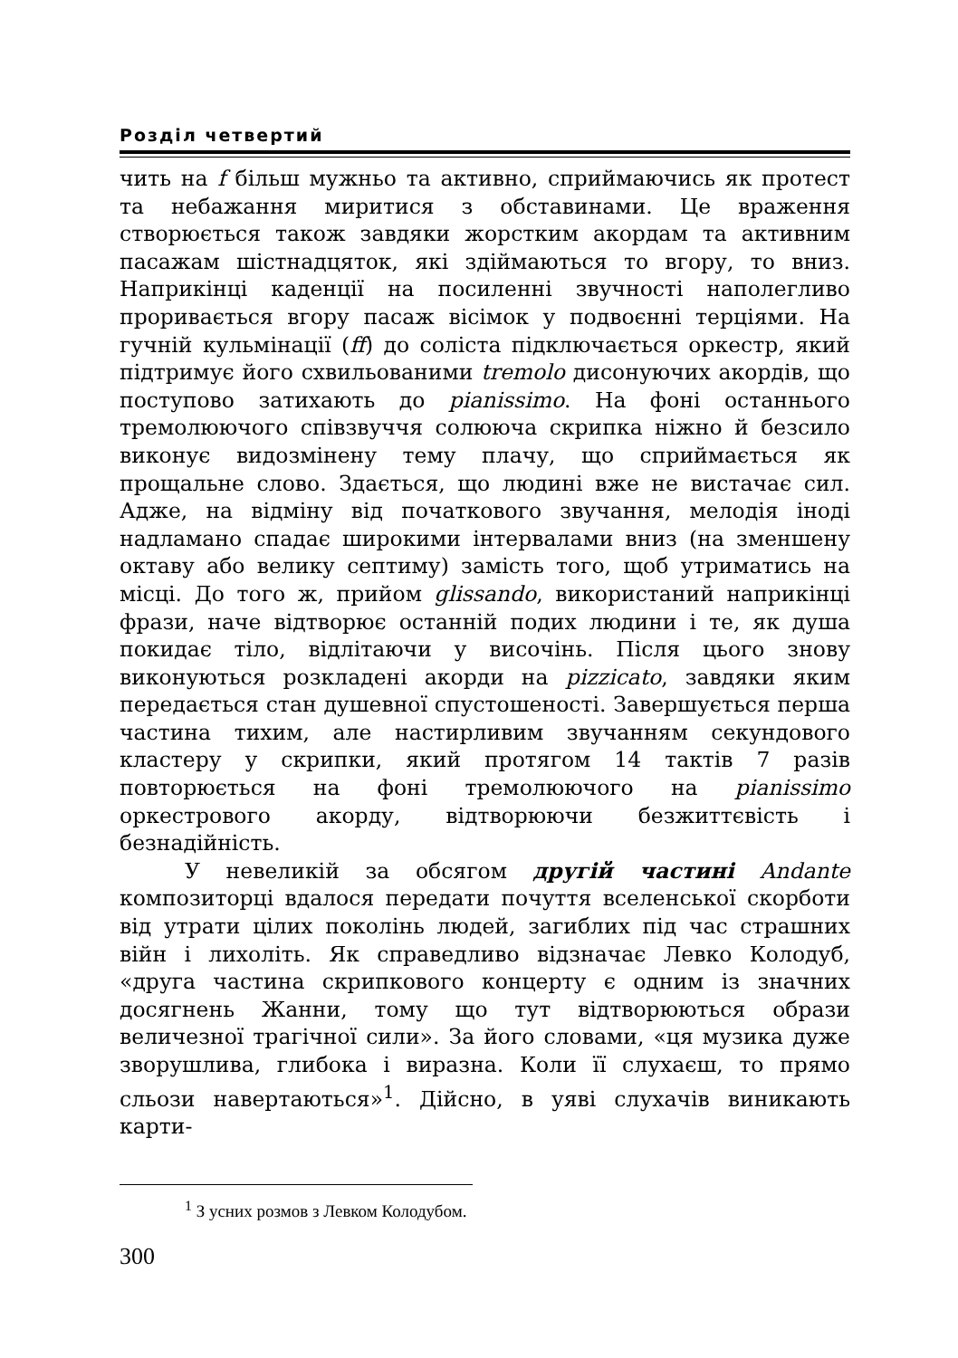Розділ четвертий
чить на f більш мужньо та активно, сприймаючись як протест та небажання миритися з обставинами. Це враження створюється також завдяки жорстким акордам та активним пасажам шістнадцяток, які здіймаються то вгору, то вниз. Наприкінці каденції на посиленні звучності наполегливо проривається вгору пасаж вісімок у подвоєнні терціями. На гучній кульмінації (ff) до соліста підключається оркестр, який підтримує його схвильованими tremolo дисонуючих акордів, що поступово затихають до pianissimo. На фоні останнього тремолюючого співзвуччя солююча скрипка ніжно й безсило виконує видозмінену тему плачу, що сприймається як прощальне слово. Здається, що людині вже не вистачає сил. Адже, на відміну від початкового звучання, мелодія іноді надламано спадає широкими інтервалами вниз (на зменшену октаву або велику септиму) замість того, щоб утриматись на місці. До того ж, прийом glissando, використаний наприкінці фрази, наче відтворює останній подих людини і те, як душа покидає тіло, відлітаючи у височінь. Після цього знову виконуються розкладені акорди на pizzicato, завдяки яким передається стан душевної спустошеності. Завершується перша частина тихим, але настирливим звучанням секундового кластеру у скрипки, який протягом 14 тактів 7 разів повторюється на фоні тремолюючого на pianissimo оркестрового акорду, відтворюючи безжиттєвість і безнадійність.
У невеликій за обсягом другій частині Andante композиторці вдалося передати почуття вселенської скорботи від утрати цілих поколінь людей, загиблих під час страшних війн і лихоліть. Як справедливо відзначає Левко Колодуб, «друга частина скрипкового концерту є одним із значних досягнень Жанни, тому що тут відтворюються образи величезної трагічної сили». За його словами, «ця музика дуже зворушлива, глибока і виразна. Коли її слухаєш, то прямо сльози навертаються»<sup>1</sup>. Дійсно, в уяві слухачів виникають карти-
<sup>1</sup> З усних розмов з Левком Колодубом.
300